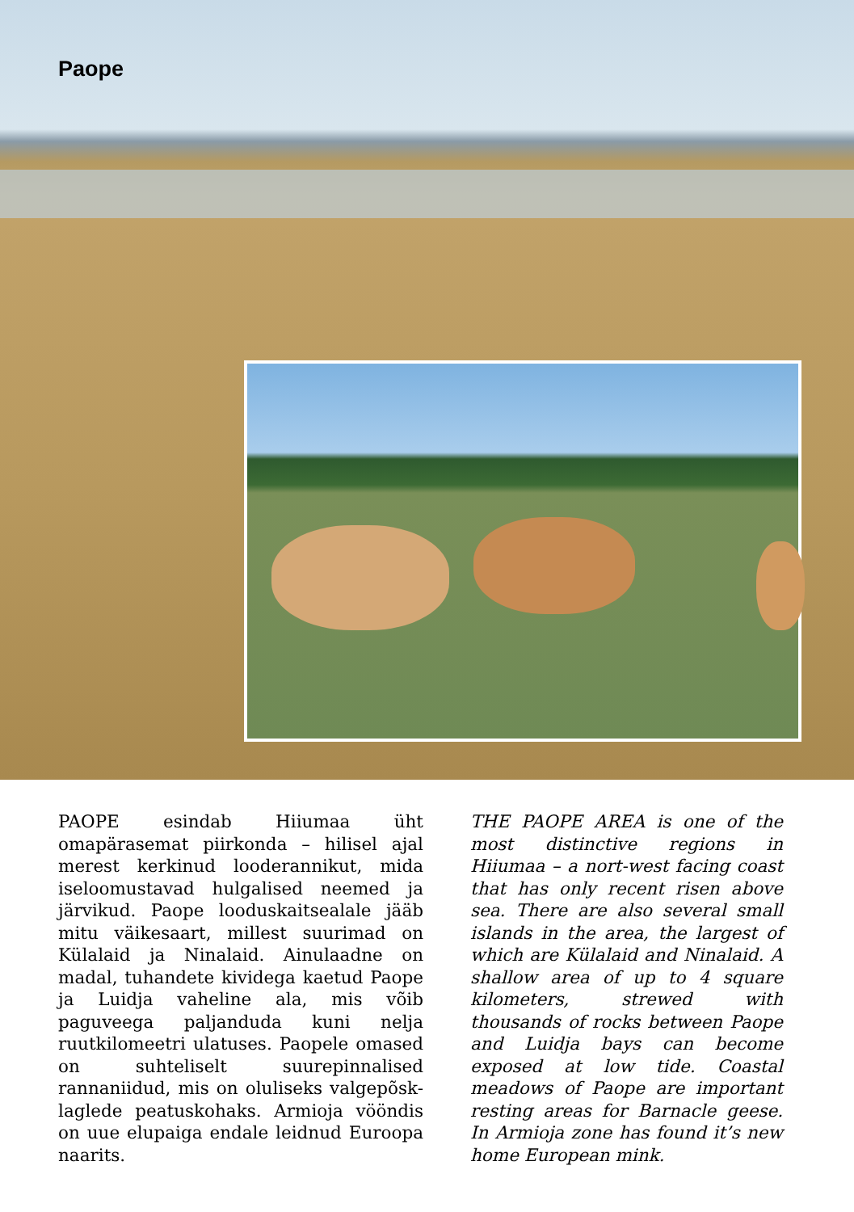Paope
PAOPE esindab Hiiumaa üht omapärasemat piirkonda – hilisel ajal merest kerkinud looderannikut, mida iseloomustavad hulgalised neemed ja järvikud. Paope looduskaitsealale jääb mitu väikesaart, millest suurimad on Külalaid ja Ninalaid. Ainulaadne on madal, tuhandete kividega kaetud Paope ja Luidja vaheline ala, mis võib paguveega paljanduda kuni nelja ruutkilomeetri ulatuses. Paopele omased on suhteliselt suurepinnalised rannaniidud, mis on oluliseks valgepõsk-laglede peatuskohaks. Armioja vööndis on uue elupaiga endale leidnud Euroopa naarits.
THE PAOPE AREA is one of the most distinctive regions in Hiiumaa – a nort-west facing coast that has only recent risen above sea. There are also several small islands in the area, the largest of which are Külalaid and Ninalaid. A shallow area of up to 4 square kilometers, strewed with thousands of rocks between Paope and Luidja bays can become exposed at low tide. Coastal meadows of Paope are important resting areas for Barnacle geese. In Armioja zone has found it’s new home European mink.